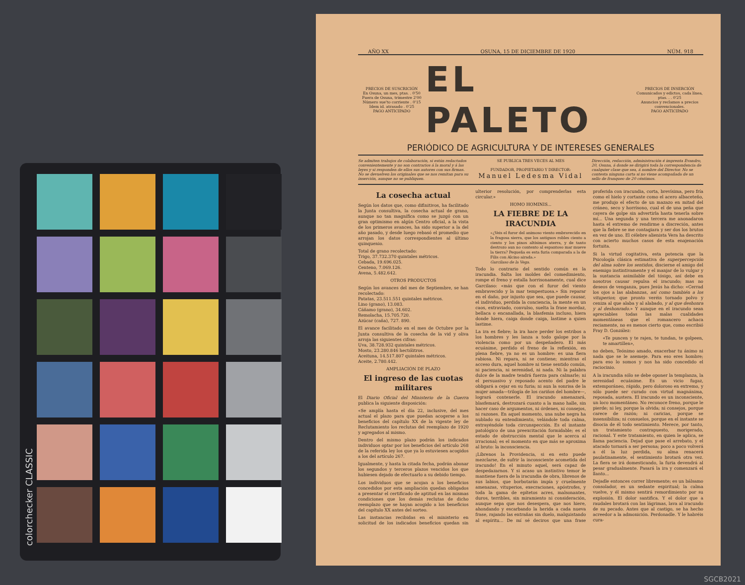colorchecker CLASSIC
AÑO XX OSUNA, 15 DE DICIEMBRE DE 1920 NÚM. 918
PRECIOS DE SUSCRICIÓN
En Osuna, un mes, ptas. . 0'50
Fuera de Osuna, trimestre 2'00
Número sue'to corriente . 0'15
Idem id. atrasado . 0'25
PAGO ANTICIPADO
EL PALETO
PRECIOS DE INSERCIÓN
Comunicados y edictos, cada línea, ptas. . . 0'25
Anuncios y reclamos a precios convencionales.
PAGO ANTICIPADO
PERIÓDICO DE AGRICULTURA Y DE INTERESES GENERALES
Se admiten trabajos de colaboración, si están redactados convenientemente y no son contrarios á la moral y á las leyes y si responden de ellos sus autores con sus firmas. No se devuelven los originales que se nos remitan para su inserción, aunque no se publiquen.
SE PUBLICA TRES VECES AL MES
FUNDADOR, PROPIETARIO Y DIRECTOR:
Manuel Ledesma Vidal
Dirección, redacción, administración é imprenta Evandro, 20, Osuna, á donde se dirigirá toda la correspondencia de cualquier clase que sea, á nombre del Director. No se contesta ninguna carta si no viene acompañada de un sello de franqueo de 20 céntimos.
La cosecha actual
Según los datos que, como difinitivos, ha facilitado la Junta consultiva, la cosecha actual de grano, aunque no tan magnífica como se juzgó con un gran optimismo en algún Centro oficial, a la vista de los primeros avances, ha sido superior a la del año pasado, y desde luego rebasó el promedio que arrojan los datos correspondientes al último quinquenio.
Total de grano recolectado:
Trigo, 37.732.370 quintales métricos.
Cebada, 19.696.025.
Centeno, 7.069.126.
Avena, 5.482.642.
OTROS PRODUCTOS
Según los avances del mes de Septiembre, se han recolectado:
Patatas, 23.511.551 quintales métricos.
Lino (grano), 13.083.
Cáñamo (grano), 34.602.
Remolacha, 15.705.720.
Azúcar (caña), 727. 890.
El avance facilitado en el mes de Octubre por la Junta consultiva de la cosecha de la vid y oliva arroja las siguientes cifras:
Uva, 38.728.932 quintales métricos.
Mosto, 23.280.846 hectólitros.
Aceituna, 14.517.807 quintales métricos.
Aceite, 2.780.442.
AMPLIACIÓN DE PLAZO
El ingreso de las cuotas militares
El Diario Oficial del Ministerio de la Guerra publica la siguiente disposición:
«Se amplía hasta el día 22, inclusive, del mes actual el plazo para que puedan acogerse a los beneficios del capítulo XX de la vigente ley de Reclutamiento los reclutas del reemplazo de 1920 y agregados al mismo.
Dentro del mismo plazo podrán los indicados individuos optar por los beneficios del artículo 268 de la referida ley los que ya lo estuviesen acogidos a los del artículo 267.
Igualmente, y hasta la citada fecha, podrán abonar los segundos y terceros plazos vencidos los que hubiesen dejado de efectuarlo a su debido tiempo.
Los individuos que se acojan a los beneficios concedidos por esta ampliación quedan obligados a presentar el certificado de aptitud en las mismas condiciones que los demás reclutas de dicho reemplazo que se hayan acogido a los beneficios del capítulo XX antes del sorteo.
Las instancias recibidas en el ministerio en solicitud de los indicados beneficios quedan sin ulterior resolución, por comprenderlas esta circular.»
HOMO HOMINIS...
LA FIEBRE DE LA IRACUNDIA
«¿Veis el furor del animoso viento embravecido en la fragosa sierra, que los antiguos robles ciento a ciento y los pinos altísimos aterra, y de tanto destrozo aun no contento al espantoso mar mueve la tierra? Pequeña es esta furia comparada a la de Filis con Alcino airada.»
Garcilaso de la Vega.
Todo lo contrario del sentido común es la iracundia. Salta los moldes del comedimiento, rompe el freno y estalla horrisonamente, cual dice Garcilaso: «más que con el furor del viento embravecido y la mar tempestuosa.» Sin reparar en el daño, por injusto que sea, que puede causar, el individuo, perdida la conciencia, la mente en un caos, extraviado, convulso, suelta la frase mordaz, bellaca o encanallada, la blasfemia incluso, hiera donde hiera, caiga donde caiga, lastime a quien lastime.
La ira es fiebre; la ira hace perder los estribos a los hombres y les lanza a todo galope por la violencia como por un despeñadero. El más ecuánime, perdido el freno de la reflexión, en plena fiebre, ya no es un hombre: es una fiera rabiosa. Ni repara, ni se contiene; mientras el acceso dura, aquel hombre ni tiene sentido común, ni paciencia, ni serenidad, ni nada. Ni la palabra dulce de la madre tendrá fuerza para calmarle; ni el persuasivo y reposado acento del padre le obligará a cejar en su furia; ni aun la sonrisa de la mujer amada—trilogía de los cariños del hombre—, logrará contenerle. El iracundo amenazará, blasfemará, destrozará cuanto a la mano halle, sin hacer caso de argumentos, ni órdenes, ni consejos, ni razones. En aquel momento, una nube negra ha nublado su entendimiento, velándole toda calma, extrayéndole toda circunspección. Es el instante patológico de una preexcitación formidable; es el estado de obstrucción mental que le acerca al irracional; es el momento en que más se aproxima al bruto: la inconsciencia.
¡Líbrenos la Providencia, si en esto puede mezclarse, de sufrir la inconsciente acometida del iracundo! En el minuto aquel, será capaz de despedazarnos. Y si acaso un instintivo temor le mantiene fuera de la iracundia de obra, líbrenos de sus labios, que borbotarán impía y cruelmente amenazas, vituperios, execraciones, apóstrofes, y toda la gama de epítetos acres, malsonantes, duros, terribles, sin miramiento ni consideración, aunque sepa que nos desespera, que nos hiere, ahondando y escarbando la herida a cada nueva frase, rajando las entrañas sin duelo, malquistando al espíritu... De mí sé deciros que una frase proferida con iracundia, corta, brevísima, pero fría como el hielo y cortante como el acero albaceteño, me produjo el efecto de un mazazo en mitad del cráneo, seco y horrísono, cual el de una peña que cayera de golpe sin advertirla hasta tenerla sobre mí... Una segunda y una tercera me anonadaron hasta el extremo de rendirme a discreción, antes que la fiebre se me contagiara y ser dos los brutos en vez de uno. El célebre alienista Vera ha descrito con acierto muchos casos de esta enajenación fortuita.
Si la virtud cogitativa, esta potencia que la Psicología clásica estimativa de superpercepción del alma sobre los sentidos, discierne el amigo del enemigo instintivamente y el manjar de lo vulgar y la sustancia asimilable del tósigo, así debe en nosotros causar repulsa el iracundo; mas no deseos de venganza, pues Jesús ha dicho: «Cerrad los ojos a las alabanzas, así como también a los vituperios; que pronto veréis tornado polvo y ceniza al que alaba y al alabado, y al que deshonra y al deshonrado.» Y aunque en el iracundo sean apreciables todas las malas cualidades momentáneas que el romancero achaca reciamente, no es menos cierto que, como escribió Fray D. González:
«Te puncen y te rajen, te tundan, te golpeen, te amartillen»,
no deben, Teónimo amado, exacerbar tu ánimo ni nada que se le asemeje. Para eso eres hombre; para eso lo somos y nos ha sido concedido el raciocinio.
A la iracundia sólo se debe oponer la templanza, la serenidad ecuánime. Es un vicio fugaz, extemporáneo, rápido, pero doloroso en extremo, y sólo puede ser curado con virtud magnánima, reposada, austera. El iracundo es un inconsciente, un loco momentáneo. No reconoce freno, porque le pierde; ni ley, porque la olvida; ni consejos, porque carece de razón; ni caricias, porque se insensibiliza; ni consuelos, porque en el instante se disocia de él todo sentimiento. Merece, por tanto, un tratamiento contrapuesto, morigerado, racional. Y este tratamiento, en quien le aplica, se llama paciencia. Dejad que pase el arrebato, y el atacado tornará a ser persona; poco a poco volverá a él la luz perdida, su alma renacerá paulatinamente, el sentimiento brotará otra vez. La fiera se irá domesticando, la furia devendrá al pesar gradualmente. Pasará la ira y comenzará el llanto...
Dejadle entonces correr libremente; es un bálsamo consolador, es un sedante espiritual; la calma vuelve, y él mismo sentirá remordimiento por su explosión. El dolor santifica. Y el dolor que a raudales brotará con las lágrimas, lava al iracundo de su pecado. Antes que al castigo, se ha hecho acreedor a la admonición. Perdonadle. Y le habréis cura-
SGCB2021